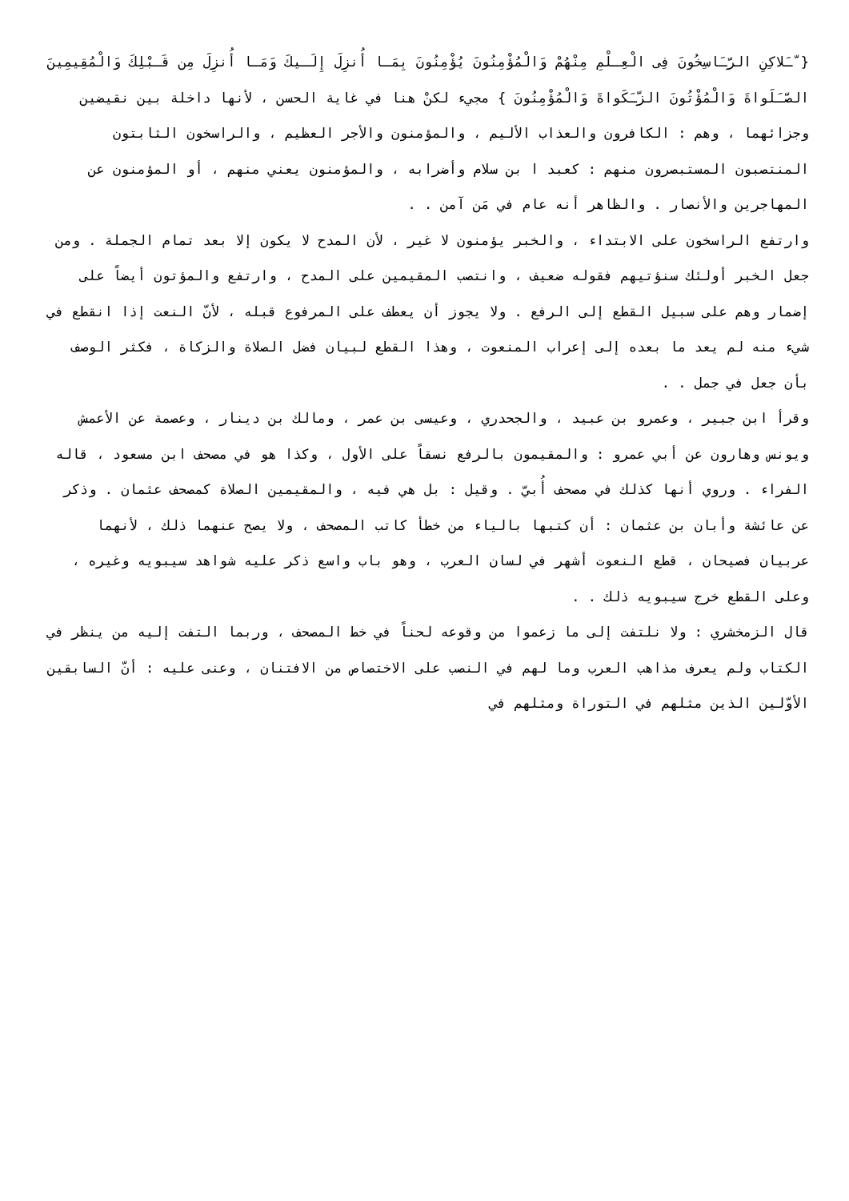{ ّـَلاكِنِ الرّـَاسِخُونَ فِى الْعِـلْمِ مِنْهُمْ وَالْمُؤْمِنُونَ يُؤْمِنُونَ بِمَـا أُنزِلَ إِلَـيكَ وَمَـا أُنزِلَ مِن قَـبْلِكَ وَالْمُقِيمِينَ الصّـَلَواةَ وَالْمُؤْتُونَ الزّـَكَواةَ وَالْمُؤْمِنُونَ } مجيء لكنْ هنا في غاية الحسن ، لأنها داخلة بين نقيضين وجزائهما ، وهم : الكافرون والعذاب الأليم ، والمؤمنون والأجر العظيم ، والراسخون الثابتون المنتصبون المستبصرون منهم : كعبد ا بن سلام وأضرابه ، والمؤمنون يعني منهم ، أو المؤمنون عن المهاجرين والأنصار . والظاهر أنه عام في مَن آمن . .
وارتفع الراسخون على الابتداء ، والخبر يؤمنون لا غير ، لأن المدح لا يكون إلا بعد تمام الجملة . ومن جعل الخبر أولئك سنؤتيهم فقوله ضعيف ، وانتصب المقيمين على المدح ، وارتفع والمؤتون أيضاً على إضمار وهم على سبيل القطع إلى الرفع . ولا يجوز أن يعطف على المرفوع قبله ، لأنّ النعت إذا انقطع في شيء منه لم يعد ما بعده إلى إعراب المنعوت ، وهذا القطع لبيان فضل الصلاة والزكاة ، فكثر الوصف بأن جعل في جمل . .
وقرأ ابن جبير ، وعمرو بن عبيد ، والجحدري ، وعيسى بن عمر ، ومالك بن دينار ، وعصمة عن الأعمش ويونس وهارون عن أبي عمرو : والمقيمون بالرفع نسقاً على الأول ، وكذا هو في مصحف ابن مسعود ، قاله الفراء . وروي أنها كذلك في مصحف أُبيّ . وقيل : بل هي فيه ، والمقيمين الصلاة كمصحف عثمان . وذكر عن عائشة وأبان بن عثمان : أن كتبها بالياء من خطأ كاتب المصحف ، ولا يصح عنهما ذلك ، لأنهما عربيان فصيحان ، قطع النعوت أشهر في لسان العرب ، وهو باب واسع ذكر عليه شواهد سيبويه وغيره ، وعلى القطع خرج سيبويه ذلك . .
قال الزمخشري : ولا نلتفت إلى ما زعموا من وقوعه لحناً في خط المصحف ، وربما التفت إليه من ينظر في الكتاب ولم يعرف مذاهب العرب وما لهم في النصب على الاختصاص من الافتنان ، وعنى عليه : أنّ السابقين الأوّلين الذين مثلهم في التوراة ومثلهم في